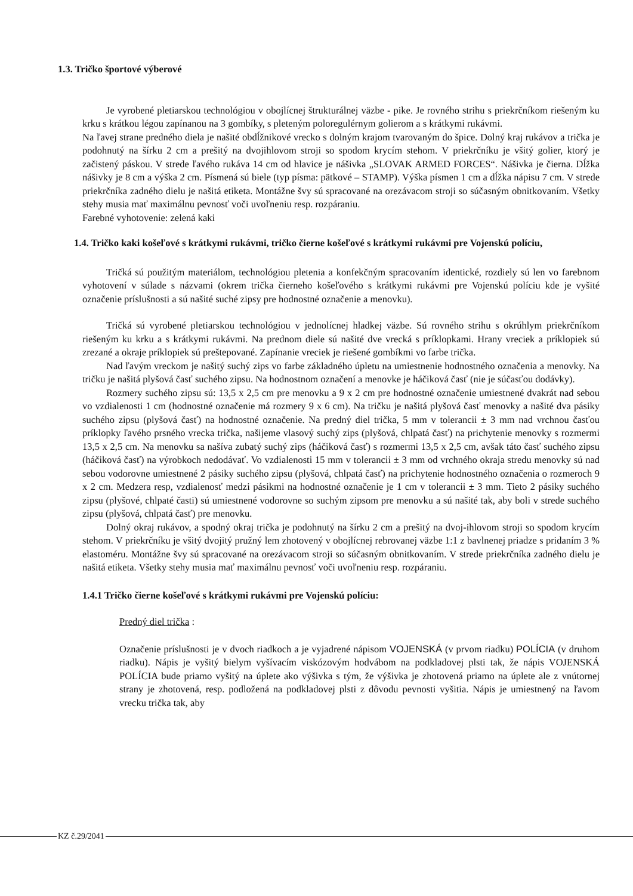1.3. Tričko športové výberové
Je vyrobené pletiarskou technológiou v obojlícnej štrukturálnej väzbe - pike. Je rovného strihu s priekrčníkom riešeným ku krku s krátkou légou zapínanou na 3 gombíky, s pleteným poloregulérnym golierom a s krátkymi rukávmi.
Na ľavej strane predného diela je našité obdĺžnikové vrecko s dolným krajom tvarovaným do špice. Dolný kraj rukávov a trička je podohnutý na šírku 2 cm a prešitý na dvojihlovom stroji so spodom krycím stehom. V priekrčníku je všitý golier, ktorý je začistený páskou. V strede ľavého rukáva 14 cm od hlavice je nášivka „SLOVAK ARMED FORCES“. Nášivka je čierna. Dĺžka nášivky je 8 cm a výška 2 cm. Písmená sú biele (typ písma: pätkové – STAMP). Výška písmen 1 cm a dĺžka nápisu 7 cm. V strede priekrčníka zadného dielu je našitá etiketa. Montážne švy sú spracované na orezávacom stroji so súčasným obnitkovaním. Všetky stehy musia mať maximálnu pevnosť voči uvoľneniu resp. rozpáraniu.
Farebné vyhotovenie: zelená kaki
1.4. Tričko kaki košeľové s krátkymi rukávmi, tričko čierne košeľové s krátkymi rukávmi pre Vojenskú políciu,
Tričká sú použitým materiálom, technológiou pletenia a konfekčným spracovaním identické, rozdiely sú len vo farebnom vyhotovení v súlade s názvami (okrem trička čierneho košeľového s krátkymi rukávmi pre Vojenskú políciu kde je vyšité označenie príslušnosti a sú našité suché zipsy pre hodnostné označenie a menovku).
Tričká sú vyrobené pletiarskou technológiou v jednolícnej hladkej väzbe. Sú rovného strihu s okrúhlym priekrčníkom riešeným ku krku a s krátkymi rukávmi. Na prednom diele sú našité dve vrecká s príklopkami. Hrany vreciek a príklopiek sú zrezané a okraje príklopiek sú preštepované. Zapínanie vreciek je riešené gombíkmi vo farbe trička.
Nad ľavým vreckom je našitý suchý zips vo farbe základného úpletu na umiestnenie hodnostného označenia a menovky. Na tričku je našitá plyšová časť suchého zipsu. Na hodnostnom označení a menovke je háčiková časť (nie je súčasťou dodávky).
Rozmery suchého zipsu sú: 13,5 x 2,5 cm pre menovku a 9 x 2 cm pre hodnostné označenie umiestnené dvakrát nad sebou vo vzdialenosti 1 cm (hodnostné označenie má rozmery 9 x 6 cm). Na tričku je našitá plyšová časť menovky a našité dva pásiky suchého zipsu (plyšová časť) na hodnostné označenie. Na predný diel trička, 5 mm v tolerancii ± 3 mm nad vrchnou časťou príklopky ľavého prsného vrecka trička, našijeme vlasový suchý zips (plyšová, chlpatá časť) na prichytenie menovky s rozmermi 13,5 x 2,5 cm. Na menovku sa našíva zubatý suchý zips (háčiková časť) s rozmermi 13,5 x 2,5 cm, avšak táto časť suchého zipsu (háčiková časť) na výrobkoch nedodávať. Vo vzdialenosti 15 mm v tolerancii ± 3 mm od vrchného okraja stredu menovky sú nad sebou vodorovne umiestnené 2 pásiky suchého zipsu (plyšová, chlpatá časť) na prichytenie hodnostného označenia o rozmeroch 9 x 2 cm. Medzera resp, vzdialenosť medzi pásikmi na hodnostné označenie je 1 cm v tolerancii ± 3 mm. Tieto 2 pásiky suchého zipsu (plyšové, chlpaté časti) sú umiestnené vodorovne so suchým zipsom pre menovku a sú našité tak, aby boli v strede suchého zipsu (plyšová, chlpatá časť) pre menovku.
Dolný okraj rukávov, a spodný okraj trička je podohnutý na šírku 2 cm a prešitý na dvoj-ihlovom stroji so spodom krycím stehom. V priekrčníku je všitý dvojitý pružný lem zhotovený v obojlícnej rebrovanej väzbe 1:1 z bavlnenej priadze s pridaním 3 % elastoméru. Montážne švy sú spracované na orezávacom stroji so súčasným obnitkovaním. V strede priekrčníka zadného dielu je našitá etiketa. Všetky stehy musia mať maximálnu pevnosť voči uvoľneniu resp. rozpáraniu.
1.4.1 Tričko čierne košeľové s krátkymi rukávmi pre Vojenskú políciu:
Predný diel trička :
Označenie príslušnosti je v dvoch riadkoch a je vyjadrené nápisom VOJENSKÁ (v prvom riadku) POLÍCIA (v druhom riadku). Nápis je vyšitý bielym vyšívacím viskózovým hodvábom na podkladovej plsti tak, že nápis VOJENSKÁ POLÍCIA bude priamo vyšitý na úplete ako výšivka s tým, že výšivka je zhotovená priamo na úplete ale z vnútornej strany je zhotovená, resp. podložená na podkladovej plsti z dôvodu pevnosti vyšitia. Nápis je umiestnený na ľavom vrecku trička tak, aby
KZ č.29/2041